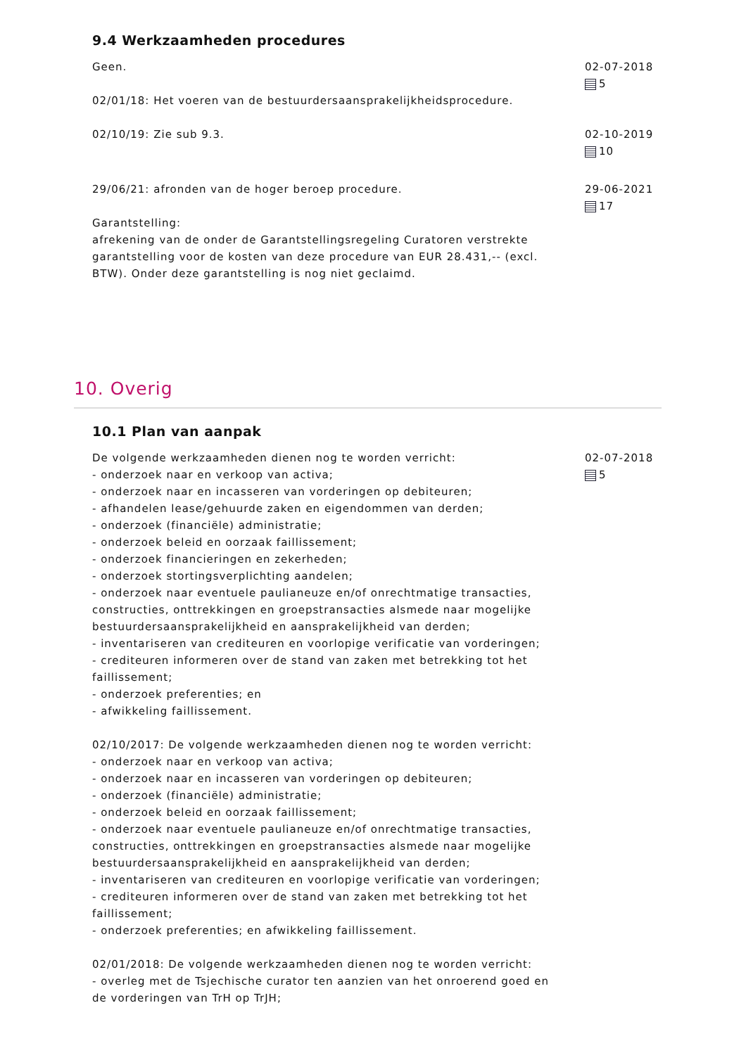9.4 Werkzaamheden procedures
Geen.
02/01/18: Het voeren van de bestuurdersaansprakelijkheidsprocedure.
02-07-2018
5
02/10/19: Zie sub 9.3. 02-10-2019
10
29/06/21: afronden van de hoger beroep procedure.
Garantstelling:
afrekening van de onder de Garantstellingsregeling Curatoren verstrekte garantstelling voor de kosten van deze procedure van EUR 28.431,-- (excl. BTW). Onder deze garantstelling is nog niet geclaimd.
29-06-2021
17
10. Overig
10.1 Plan van aanpak
De volgende werkzaamheden dienen nog te worden verricht:
- onderzoek naar en verkoop van activa;
- onderzoek naar en incasseren van vorderingen op debiteuren;
- afhandelen lease/gehuurde zaken en eigendommen van derden;
- onderzoek (financiële) administratie;
- onderzoek beleid en oorzaak faillissement;
- onderzoek financieringen en zekerheden;
- onderzoek stortingsverplichting aandelen;
- onderzoek naar eventuele paulianeuze en/of onrechtmatige transacties, constructies, onttrekkingen en groepstransacties alsmede naar mogelijke bestuurdersaansprakelijkheid en aansprakelijkheid van derden;
- inventariseren van crediteuren en voorlopige verificatie van vorderingen;
- crediteuren informeren over de stand van zaken met betrekking tot het faillissement;
- onderzoek preferenties; en
- afwikkeling faillissement.
02/10/2017: De volgende werkzaamheden dienen nog te worden verricht:
- onderzoek naar en verkoop van activa;
- onderzoek naar en incasseren van vorderingen op debiteuren;
- onderzoek (financiële) administratie;
- onderzoek beleid en oorzaak faillissement;
- onderzoek naar eventuele paulianeuze en/of onrechtmatige transacties, constructies, onttrekkingen en groepstransacties alsmede naar mogelijke bestuurdersaansprakelijkheid en aansprakelijkheid van derden;
- inventariseren van crediteuren en voorlopige verificatie van vorderingen;
- crediteuren informeren over de stand van zaken met betrekking tot het faillissement;
- onderzoek preferenties; en afwikkeling faillissement.
02/01/2018: De volgende werkzaamheden dienen nog te worden verricht:
- overleg met de Tsjechische curator ten aanzien van het onroerend goed en de vorderingen van TrH op TrJH;
02-07-2018
5